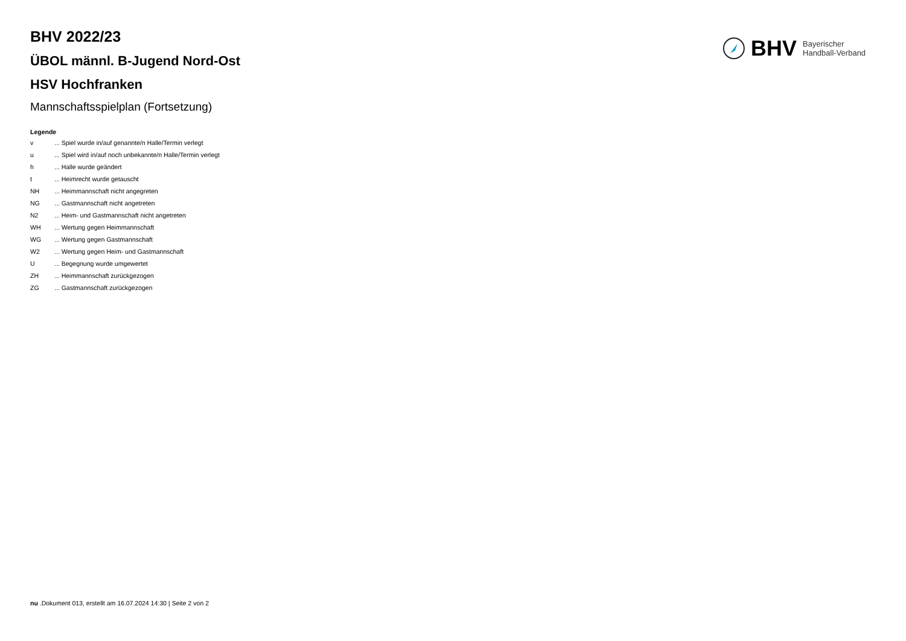BHV Bayerischer
Handball-Verband
BHV 2022/23
ÜBOL männl. B-Jugend Nord-Ost
HSV Hochfranken
Mannschaftsspielplan (Fortsetzung)
Legende
v ... Spiel wurde in/auf genannte/n Halle/Termin verlegt
u ... Spiel wird in/auf noch unbekannte/n Halle/Termin verlegt
h ... Halle wurde geändert
t ... Heimrecht wurde getauscht
NH ... Heimmannschaft nicht angegreten
NG ... Gastmannschaft nicht angetreten
N2 ... Heim- und Gastmannschaft nicht angetreten
WH ... Wertung gegen Heimmannschaft
WG ... Wertung gegen Gastmannschaft
W2 ... Wertung gegen Heim- und Gastmannschaft
U ... Begegnung wurde umgewertet
ZH ... Heimmannschaft zurückgezogen
ZG ... Gastmannschaft zurückgezogen
nu .Dokument 013, erstellt am 16.07.2024 14:30 | Seite 2 von 2